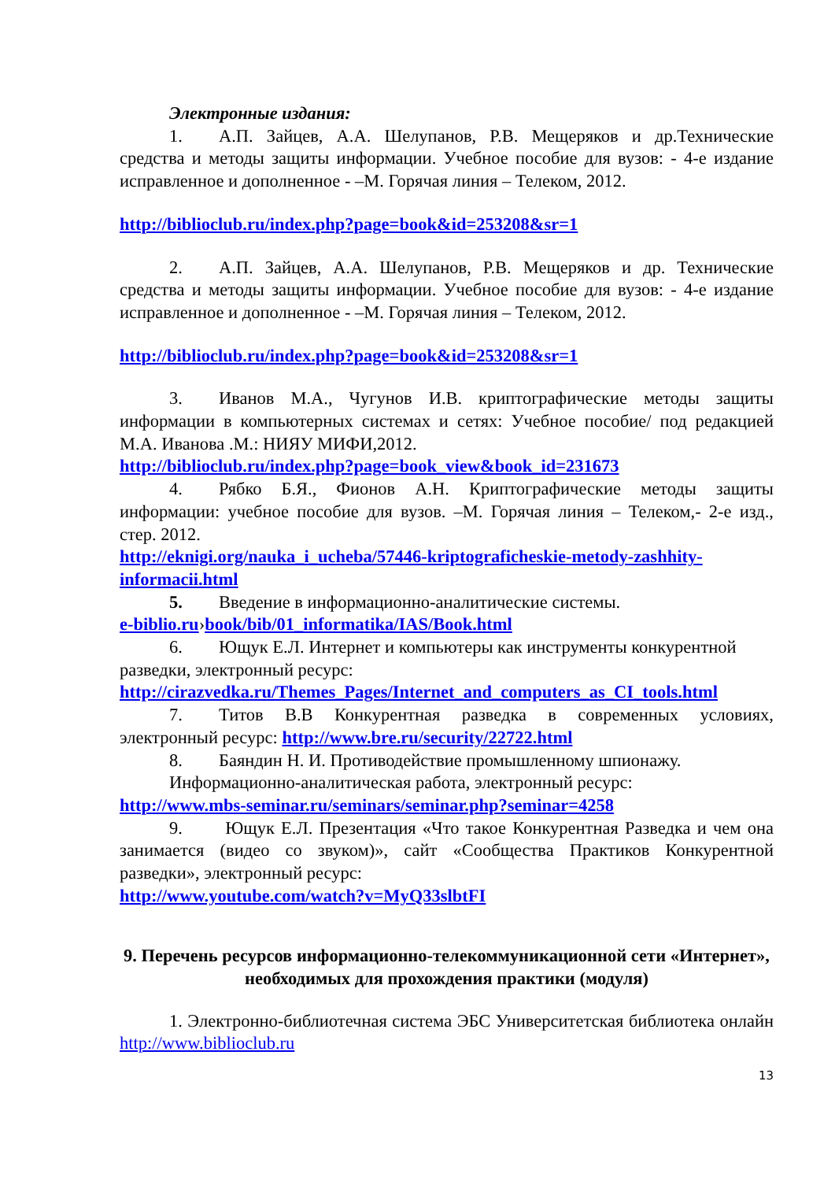Электронные издания:
1. А.П. Зайцев, А.А. Шелупанов, Р.В. Мещеряков и др.Технические средства и методы защиты информации. Учебное пособие для вузов: - 4-е издание исправленное и дополненное - –М. Горячая линия – Телеком, 2012.
http://biblioclub.ru/index.php?page=book&id=253208&sr=1
2. А.П. Зайцев, А.А. Шелупанов, Р.В. Мещеряков и др. Технические средства и методы защиты информации. Учебное пособие для вузов: - 4-е издание исправленное и дополненное - –М. Горячая линия – Телеком, 2012.
http://biblioclub.ru/index.php?page=book&id=253208&sr=1
3. Иванов М.А., Чугунов И.В. криптографические методы защиты информации в компьютерных системах и сетях: Учебное пособие/ под редакцией М.А. Иванова .М.: НИЯУ МИФИ,2012.
http://biblioclub.ru/index.php?page=book_view&book_id=231673
4. Рябко Б.Я., Фионов А.Н. Криптографические методы защиты информации: учебное пособие для вузов. –М. Горячая линия – Телеком,- 2-е изд., стер. 2012.
http://eknigi.org/nauka_i_ucheba/57446-kriptograficheskie-metody-zashhity-informacii.html
5. Введение в информационно-аналитические системы.
e-biblio.ru›book/bib/01_informatika/IAS/Book.html
6. Ющук Е.Л. Интернет и компьютеры как инструменты конкурентной
разведки, электронный ресурс:
http://cirazvedka.ru/Themes_Pages/Internet_and_computers_as_CI_tools.html
7. Титов В.В Конкурентная разведка в современных условиях, электронный ресурс: http://www.bre.ru/security/22722.html
8. Баяндин Н. И. Противодействие промышленному шпионажу.
Информационно-аналитическая работа, электронный ресурс:
http://www.mbs-seminar.ru/seminars/seminar.php?seminar=4258
9. Ющук Е.Л. Презентация «Что такое Конкурентная Разведка и чем она занимается (видео со звуком)», сайт «Сообщества Практиков Конкурентной разведки», электронный ресурс:
http://www.youtube.com/watch?v=MyQ33slbtFI
9. Перечень ресурсов информационно-телекоммуникационной сети «Интернет», необходимых для прохождения практики (модуля)
1. Электронно-библиотечная система ЭБС Университетская библиотека онлайн http://www.biblioclub.ru
13